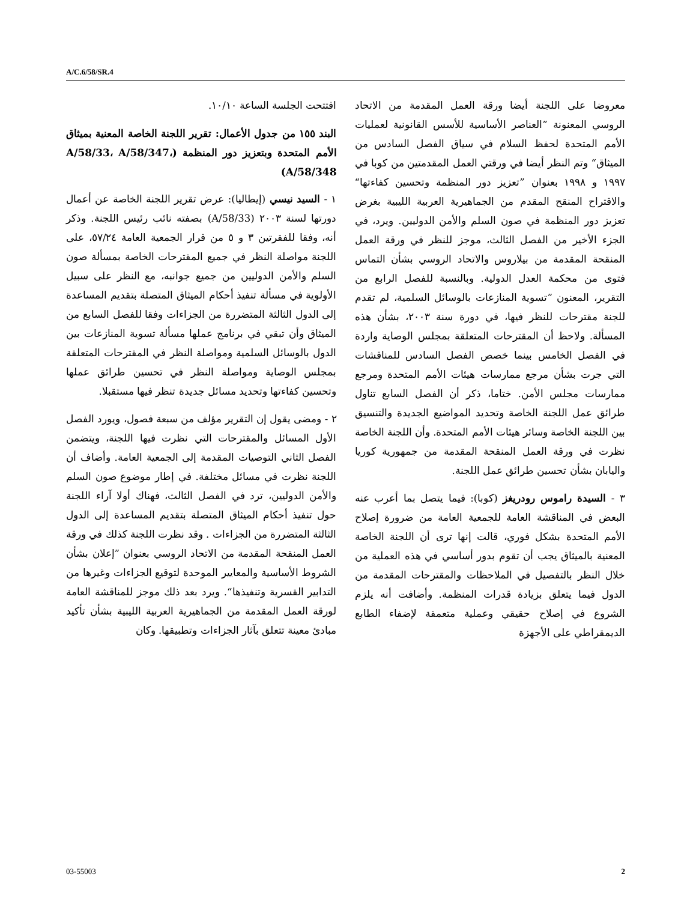A/C.6/58/SR.4
افتتحت الجلسة الساعة ١٠/١٠.
البند ١٥٥ من جدول الأعمال: تقرير اللجنة الخاصة المعنية بميثاق الأمم المتحدة وبتعزيز دور المنظمة (A/58/33، A/58/347، A/58/348)
١ - السيد نيسي (إيطاليا): عرض تقرير اللجنة الخاصة عن أعمال دورتها لسنة ٢٠٠٣ (A/58/33) بصفته نائب رئيس اللجنة. وذكر أنه، وفقا للفقرتين ٣ و ٥ من قرار الجمعية العامة ٥٧/٢٤، على اللجنة مواصلة النظر في جميع المقترحات الخاصة بمسألة صون السلم والأمن الدوليين من جميع جوانبه، مع النظر على سبيل الأولوية في مسألة تنفيذ أحكام الميثاق المتصلة بتقديم المساعدة إلى الدول الثالثة المتضررة من الجزاءات وفقا للفصل السابع من الميثاق وأن تبقي في برنامج عملها مسألة تسوية المنازعات بين الدول بالوسائل السلمية ومواصلة النظر في المقترحات المتعلقة بمجلس الوصاية ومواصلة النظر في تحسين طرائق عملها وتحسين كفاءتها وتحديد مسائل جديدة تنظر فيها مستقبلا.
٢ - ومضى يقول إن التقرير مؤلف من سبعة فصول، ويورد الفصل الأول المسائل والمقترحات التي نظرت فيها اللجنة، ويتضمن الفصل الثاني التوصيات المقدمة إلى الجمعية العامة. وأضاف أن اللجنة نظرت في مسائل مختلفة. في إطار موضوع صون السلم والأمن الدوليين، ترد في الفصل الثالث، فهناك أولا آراء اللجنة حول تنفيذ أحكام الميثاق المتصلة بتقديم المساعدة إلى الدول الثالثة المتضررة من الجزاءات . وقد نظرت اللجنة كذلك في ورقة العمل المنقحة المقدمة من الاتحاد الروسي بعنوان ”إعلان بشأن الشروط الأساسية والمعايير الموحدة لتوقيع الجزاءات وغيرها من التدابير القسرية وتنفيذها“. ويرد بعد ذلك موجز للمناقشة العامة لورقة العمل المقدمة من الجماهيرية العربية الليبية بشأن تأكيد مبادئ معينة تتعلق بآثار الجزاءات وتطبيقها. وكان
معروضا على اللجنة أيضا ورقة العمل المقدمة من الاتحاد الروسي المعنونة ”العناصر الأساسية للأسس القانونية لعمليات الأمم المتحدة لحفظ السلام في سياق الفصل السادس من الميثاق“ وتم النظر أيضا في ورقتي العمل المقدمتين من كوبا في ١٩٩٧ و ١٩٩٨ بعنوان ”تعزيز دور المنظمة وتحسين كفاءتها“ والاقتراح المنقح المقدم من الجماهيرية العربية الليبية بغرض تعزيز دور المنظمة في صون السلم والأمن الدوليين. ويرد، في الجزء الأخير من الفصل الثالث، موجز للنظر في ورقة العمل المنقحة المقدمة من بيلاروس والاتحاد الروسي بشأن التماس فتوى من محكمة العدل الدولية. وبالنسبة للفصل الرابع من التقرير، المعنون ”تسوية المنازعات بالوسائل السلمية، لم تقدم للجنة مقترحات للنظر فيها، في دورة سنة ٢٠٠٣، بشأن هذه المسألة. ولاحظ أن المقترحات المتعلقة بمجلس الوصاية واردة في الفصل الخامس بينما خصص الفصل السادس للمناقشات التي جرت بشأن مرجع ممارسات هيئات الأمم المتحدة ومرجع ممارسات مجلس الأمن. ختاما، ذكر أن الفصل السابع تناول طرائق عمل اللجنة الخاصة وتحديد المواضيع الجديدة والتنسيق بين اللجنة الخاصة وسائر هيئات الأمم المتحدة. وأن اللجنة الخاصة نظرت في ورقة العمل المنقحة المقدمة من جمهورية كوريا واليابان بشأن تحسين طرائق عمل اللجنة.
٣ - السيدة راموس رودريغز (كوبا): فيما يتصل بما أعرب عنه البعض في المناقشة العامة للجمعية العامة من ضرورة إصلاح الأمم المتحدة بشكل فوري، قالت إنها ترى أن اللجنة الخاصة المعنية بالميثاق يجب أن تقوم بدور أساسي في هذه العملية من خلال النظر بالتفصيل في الملاحظات والمقترحات المقدمة من الدول فيما يتعلق بزيادة قدرات المنظمة. وأضافت أنه يلزم الشروع في إصلاح حقيقي وعملية متعمقة لإضفاء الطابع الديمقراطي على الأجهزة
03-55003 2